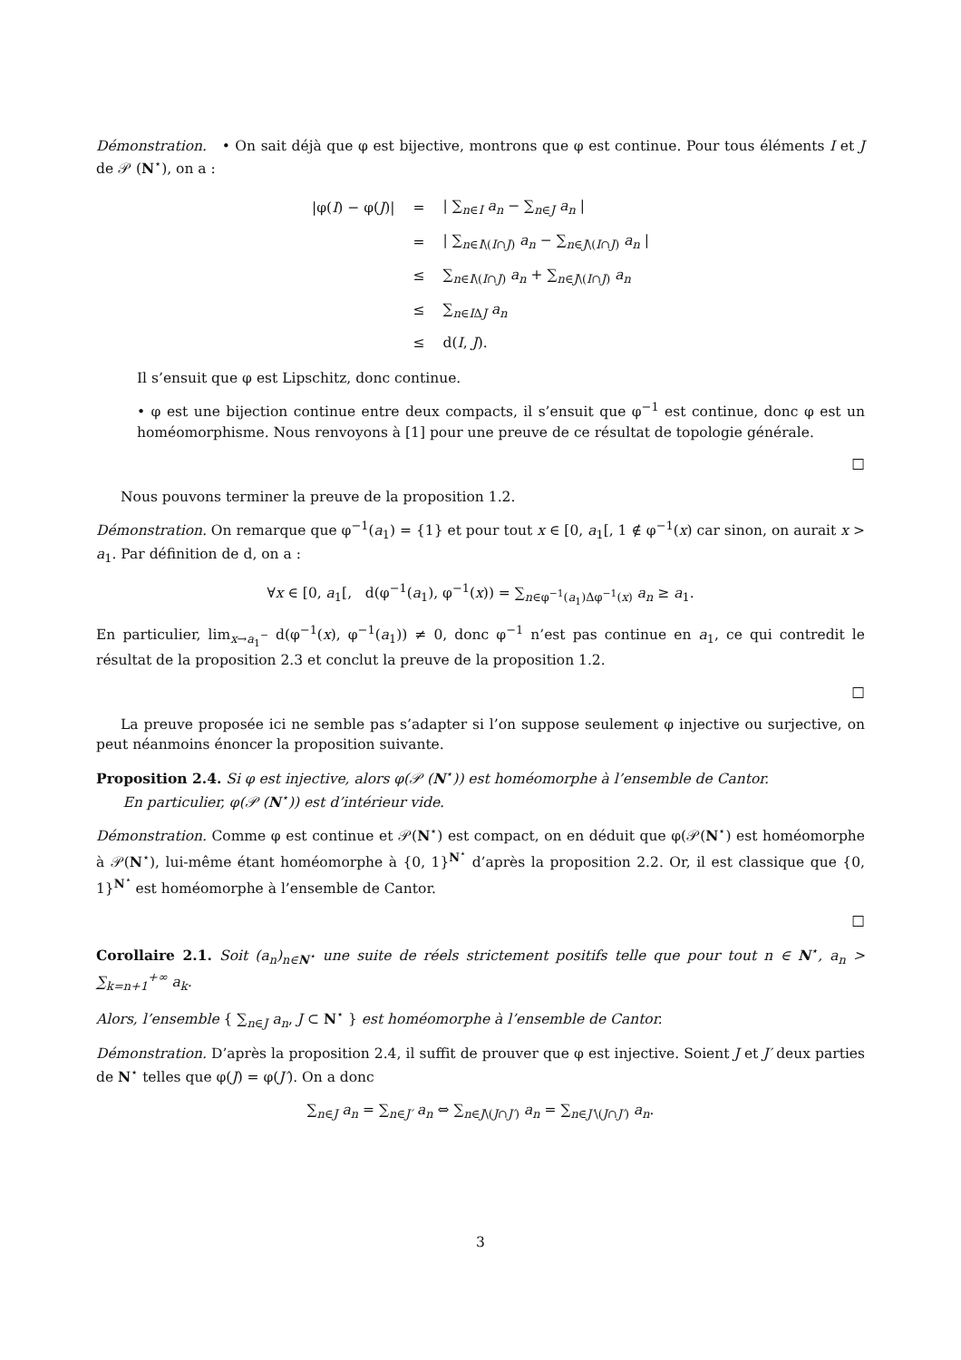Démonstration. • On sait déjà que φ est bijective, montrons que φ est continue. Pour tous éléments I et J de 𝒫 (N<sup>⋆</sup>), on a :
| /φ( I ) − φ( J )/ | = | / ∑<sub>n∈I</sub> a<sub>n</sub> − ∑<sub>n∈J</sub> a<sub>n</sub> / |
| | = | / ∑<sub>n∈I\(I∩J)</sub> a<sub>n</sub> − ∑<sub>n∈J\(I∩J)</sub> a<sub>n</sub> / |
| | ≤ | ∑<sub>n∈I\(I∩J)</sub> a<sub>n</sub> + ∑<sub>n∈J\(I∩J)</sub> a<sub>n</sub> |
| | ≤ | ∑<sub>n∈IΔJ</sub> a<sub>n</sub> |
| | ≤ | d( I , J ). |
Il s’ensuit que φ est Lipschitz, donc continue.
• φ est une bijection continue entre deux compacts, il s’ensuit que φ<sup>−1</sup> est continue, donc φ est un homéomorphisme. Nous renvoyons à [1] pour une preuve de ce résultat de topologie générale.
□
Nous pouvons terminer la preuve de la proposition 1.2.
Démonstration. On remarque que φ<sup>−1</sup>(a<sub>1</sub>) = {1} et pour tout x ∈ [0, a<sub>1</sub>[, 1 ∉ φ<sup>−1</sup>(x) car sinon, on aurait x > a<sub>1</sub>. Par définition de d, on a :
∀x ∈ [0, a<sub>1</sub>[, d(φ<sup>−1</sup>(a<sub>1</sub>), φ<sup>−1</sup>(x)) = ∑<sub>n∈φ<sup>−1</sup>(a<sub>1</sub>)Δφ<sup>−1</sup>(x)</sub> a<sub>n</sub> ≥ a<sub>1</sub>.
En particulier, lim<sub>x→a<sub>1</sub><sup>−</sup></sub> d(φ<sup>−1</sup>(x), φ<sup>−1</sup>(a<sub>1</sub>)) ≠ 0, donc φ<sup>−1</sup> n’est pas continue en a<sub>1</sub>, ce qui contredit le résultat de la proposition 2.3 et conclut la preuve de la proposition 1.2.
□
La preuve proposée ici ne semble pas s’adapter si l’on suppose seulement φ injective ou surjective, on peut néanmoins énoncer la proposition suivante.
Proposition 2.4. Si φ est injective, alors φ(𝒫 (N<sup>⋆</sup>)) est homéomorphe à l’ensemble de Cantor.
En particulier, φ(𝒫 (N<sup>⋆</sup>)) est d’intérieur vide.
Démonstration. Comme φ est continue et 𝒫(N<sup>⋆</sup>) est compact, on en déduit que φ(𝒫(N<sup>⋆</sup>) est homéomorphe à 𝒫(N<sup>⋆</sup>), lui-même étant homéomorphe à {0, 1}<sup>N<sup>⋆</sup></sup> d’après la proposition 2.2. Or, il est classique que {0, 1}<sup>N<sup>⋆</sup></sup> est homéomorphe à l’ensemble de Cantor.
□
Corollaire 2.1. Soit (a<sub>n</sub>)<sub>n∈N<sup>⋆</sup></sub> une suite de réels strictement positifs telle que pour tout n ∈ N<sup>⋆</sup>, a<sub>n</sub> > ∑<sub>k=n+1</sub><sup>+∞</sup> a<sub>k</sub>.
Alors, l’ensemble { ∑<sub>n∈J</sub> a<sub>n</sub>, J ⊂ N<sup>⋆</sup> } est homéomorphe à l’ensemble de Cantor.
Démonstration. D’après la proposition 2.4, il suffit de prouver que φ est injective. Soient J et J′ deux parties de N<sup>⋆</sup> telles que φ(J) = φ(J′). On a donc
∑<sub>n∈J</sub> a<sub>n</sub> = ∑<sub>n∈J′</sub> a<sub>n</sub> ⇔ ∑<sub>n∈J\(J∩J′)</sub> a<sub>n</sub> = ∑<sub>n∈J′\(J∩J′)</sub> a<sub>n</sub>.
3